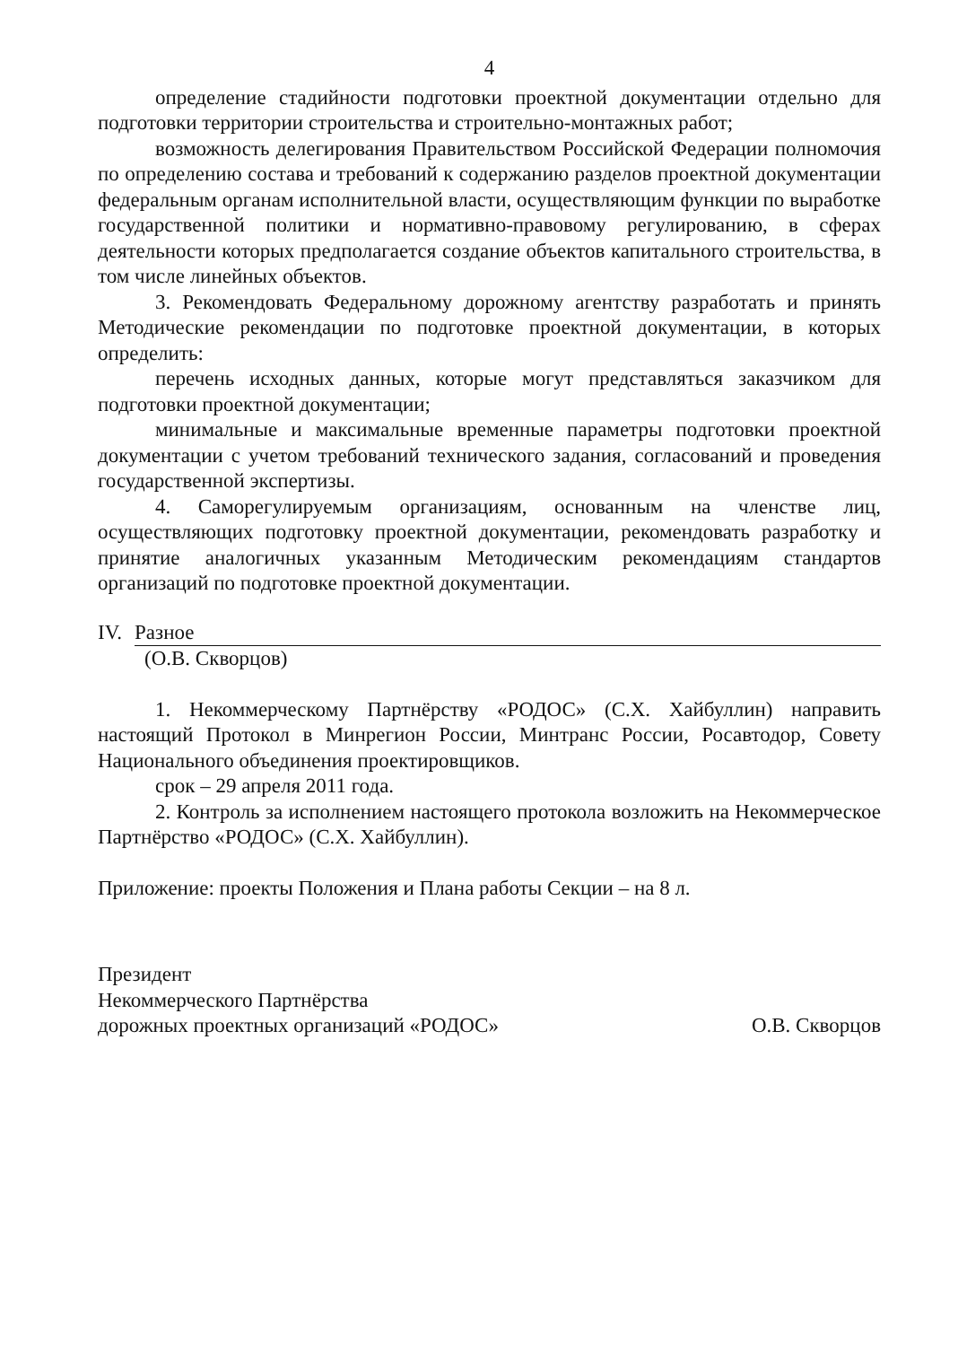4
определение стадийности подготовки проектной документации отдельно для подготовки территории строительства и строительно-монтажных работ;
возможность делегирования Правительством Российской Федерации полномочия по определению состава и требований к содержанию разделов проектной документации федеральным органам исполнительной власти, осуществляющим функции по выработке государственной политики и нормативно-правовому регулированию, в сферах деятельности которых предполагается создание объектов капитального строительства, в том числе линейных объектов.
3. Рекомендовать Федеральному дорожному агентству разработать и принять Методические рекомендации по подготовке проектной документации, в которых определить:
перечень исходных данных, которые могут представляться заказчиком для подготовки проектной документации;
минимальные и максимальные временные параметры подготовки проектной документации с учетом требований технического задания, согласований и проведения государственной экспертизы.
4. Саморегулируемым организациям, основанным на членстве лиц, осуществляющих подготовку проектной документации, рекомендовать разработку и принятие аналогичных указанным Методическим рекомендациям стандартов организаций по подготовке проектной документации.
IV. Разное
(О.В. Скворцов)
1. Некоммерческому Партнёрству «РОДОС» (С.Х. Хайбуллин) направить настоящий Протокол в Минрегион России, Минтранс России, Росавтодор, Совету Национального объединения проектировщиков.
срок – 29 апреля 2011 года.
2. Контроль за исполнением настоящего протокола возложить на Некоммерческое Партнёрство «РОДОС» (С.Х. Хайбуллин).
Приложение: проекты Положения и Плана работы Секции – на 8 л.
Президент
Некоммерческого Партнёрства
дорожных проектных организаций «РОДОС»
О.В. Скворцов